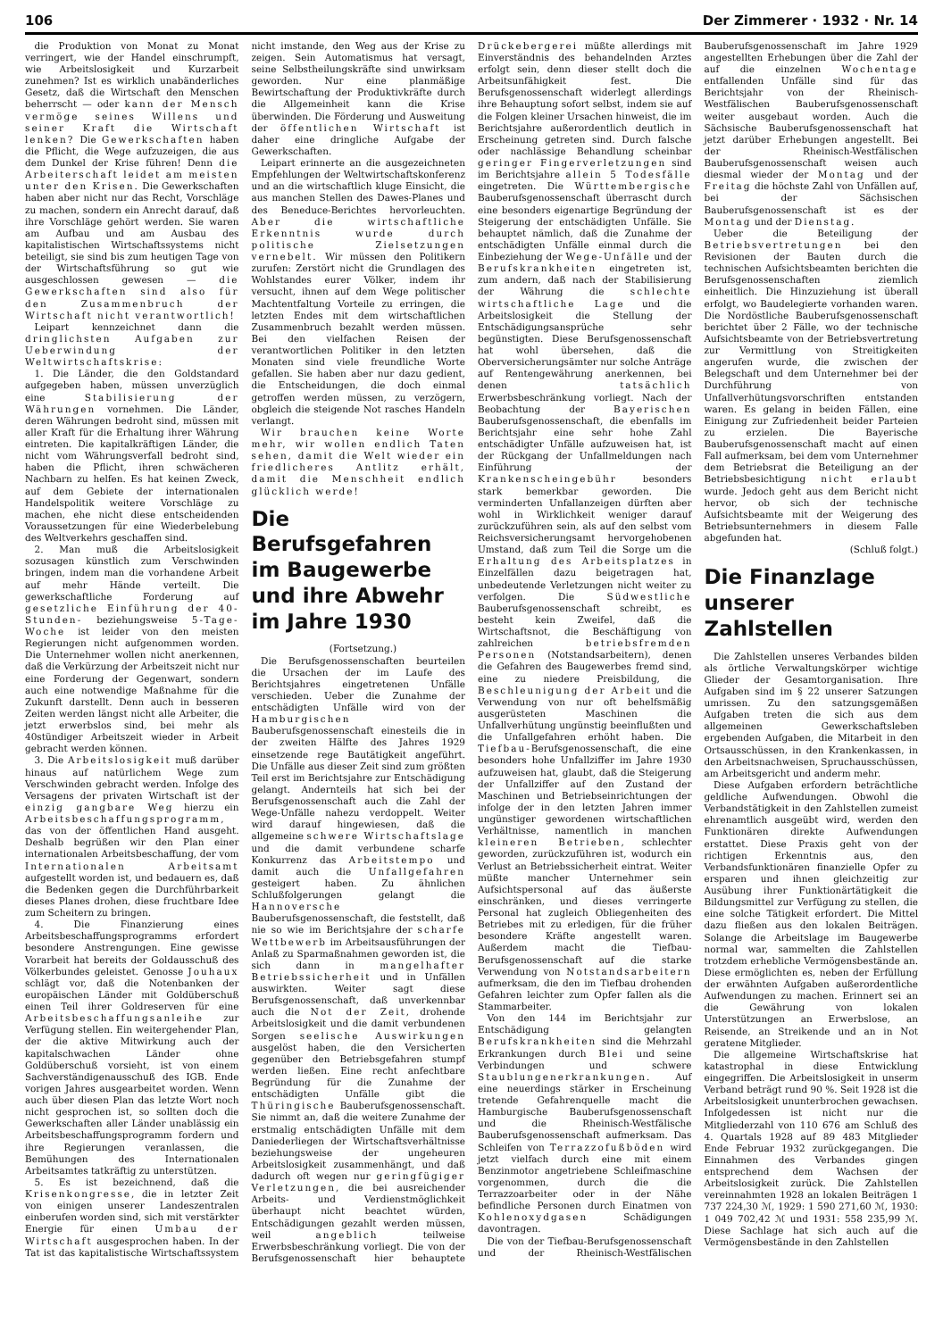106 Der Zimmerer · 1932 · Nr. 14
die Produktion von Monat zu Monat verringert, wie der Handel einschrumpft, wie Arbeitslosigkeit und Kurzarbeit zunehmen? Ist es wirklich unabänderliches Gesetz, daß die Wirtschaft den Menschen beherrscht — oder kann der Mensch vermöge seines Willens und seiner Kraft die Wirtschaft lenken? Die Gewerkschaften haben die Pflicht, die Wege aufzuzeigen, die aus dem Dunkel der Krise führen! Denn die Arbeiterschaft leidet am meisten unter den Krisen. Die Gewerkschaften haben aber nicht nur das Recht, Vorschläge zu machen, sondern ein Anrecht darauf, daß ihre Vorschläge gehört werden. Sie waren am Aufbau und am Ausbau des kapitalistischen Wirtschaftssystems nicht beteiligt, sie sind bis zum heutigen Tage von der Wirtschaftsführung so gut wie ausgeschlossen gewesen — die Gewerkschaften sind also für den Zusammenbruch der Wirtschaft nicht verantwortlich!
Leipart kennzeichnet dann die dringlichsten Aufgaben zur Ueberwindung der Weltwirtschaftskrise:
1. Die Länder, die den Goldstandard aufgegeben haben, müssen unverzüglich eine Stabilisierung der Währungen vornehmen. Die Länder, deren Währungen bedroht sind, müssen mit aller Kraft für die Erhaltung ihrer Währung eintreten. Die kapitalkräftigen Länder, die nicht vom Währungsverfall bedroht sind, haben die Pflicht, ihren schwächeren Nachbarn zu helfen. Es hat keinen Zweck, auf dem Gebiete der internationalen Handelspolitik weitere Vorschläge zu machen, ehe nicht diese entscheidenden Voraussetzungen für eine Wiederbelebung des Weltverkehrs geschaffen sind.
2. Man muß die Arbeitslosigkeit sozusagen künstlich zum Verschwinden bringen, indem man die vorhandene Arbeit auf mehr Hände verteilt. Die gewerkschaftliche Forderung auf gesetzliche Einführung der 40-Stunden- beziehungsweise 5-Tage-Woche ist leider von den meisten Regierungen nicht aufgenommen worden. Die Unternehmer wollen nicht anerkennen, daß die Verkürzung der Arbeitszeit nicht nur eine Forderung der Gegenwart, sondern auch eine notwendige Maßnahme für die Zukunft darstellt. Denn auch in besseren Zeiten werden längst nicht alle Arbeiter, die jetzt erwerbslos sind, bei mehr als 40stündiger Arbeitszeit wieder in Arbeit gebracht werden können.
3. Die Arbeitslosigkeit muß darüber hinaus auf natürlichem Wege zum Verschwinden gebracht werden. Infolge des Versagens der privaten Wirtschaft ist der einzig gangbare Weg hierzu ein Arbeitsbeschaffungsprogramm, das von der öffentlichen Hand ausgeht. Deshalb begrüßen wir den Plan einer internationalen Arbeitsbeschaffung, der vom Internationalen Arbeitsamt aufgestellt worden ist, und bedauern es, daß die Bedenken gegen die Durchführbarkeit dieses Planes drohen, diese fruchtbare Idee zum Scheitern zu bringen.
4. Die Finanzierung eines Arbeitsbeschaffungsprogramms erfordert besondere Anstrengungen. Eine gewisse Vorarbeit hat bereits der Goldausschuß des Völkerbundes geleistet. Genosse Jouhaux schlägt vor, daß die Notenbanken der europäischen Länder mit Goldüberschuß einen Teil ihrer Goldreserven für eine Arbeitsbeschaffungsanleihe zur Verfügung stellen. Ein weitergehender Plan, der die aktive Mitwirkung auch der kapitalschwachen Länder ohne Goldüberschuß vorsieht, ist von einem Sachverständigenausschuß des IGB. Ende vorigen Jahres ausgearbeitet worden. Wenn auch über diesen Plan das letzte Wort noch nicht gesprochen ist, so sollten doch die Gewerkschaften aller Länder unablässig ein Arbeitsbeschaffungsprogramm fordern und ihre Regierungen veranlassen, die Bemühungen des Internationalen Arbeitsamtes tatkräftig zu unterstützen.
5. Es ist bezeichnend, daß die Krisenkongresse, die in letzter Zeit von einigen unserer Landeszentralen einberufen worden sind, sich mit verstärkter Energie für einen Umbau der Wirtschaft ausgesprochen haben. In der Tat ist das kapitalistische Wirtschaftssystem nicht imstande, den Weg aus der Krise zu zeigen. Sein Automatismus hat versagt, seine Selbstheilungskräfte sind unwirksam geworden. Nur eine planmäßige Bewirtschaftung der Produktivkräfte durch die Allgemeinheit kann die Krise überwinden. Die Förderung und Ausweitung der öffentlichen Wirtschaft ist daher eine dringliche Aufgabe der Gewerkschaften.
Leipart erinnerte an die ausgezeichneten Empfehlungen der Weltwirtschaftskonferenz und an die wirtschaftlich kluge Einsicht, die aus manchen Stellen des Dawes-Planes und des Beneduce-Berichtes hervorleuchten. Aber die wirtschaftliche Erkenntnis wurde durch politische Zielsetzungen vernebelt. Wir müssen den Politikern zurufen: Zerstört nicht die Grundlagen des Wohlstandes eurer Völker, indem ihr versucht, ihnen auf dem Wege politischer Machtentfaltung Vorteile zu erringen, die letzten Endes mit dem wirtschaftlichen Zusammenbruch bezahlt werden müssen. Bei den vielfachen Reisen der verantwortlichen Politiker in den letzten Monaten sind viele freundliche Worte gefallen. Sie haben aber nur dazu gedient, die Entscheidungen, die doch einmal getroffen werden müssen, zu verzögern, obgleich die steigende Not rasches Handeln verlangt.
Wir brauchen keine Worte mehr, wir wollen endlich Taten sehen, damit die Welt wieder ein friedlicheres Antlitz erhält, damit die Menschheit endlich glücklich werde!
Die Berufsgefahren im Baugewerbe und ihre Abwehr im Jahre 1930
(Fortsetzung.)
Die Berufsgenossenschaften beurteilen die Ursachen der im Laufe des Berichtsjahres eingetretenen Unfälle verschieden. Ueber die Zunahme der entschädigten Unfälle wird von der Hamburgischen Bauberufsgenossenschaft einesteils die in der zweiten Hälfte des Jahres 1929 einsetzende rege Bautätigkeit angeführt. Die Unfälle aus dieser Zeit sind zum größten Teil erst im Berichtsjahre zur Entschädigung gelangt. Andernteils hat sich bei der Berufsgenossenschaft auch die Zahl der Wege-Unfälle nahezu verdoppelt. Weiter wird darauf hingewiesen, daß die allgemeine schwere Wirtschaftslage und die damit verbundene scharfe Konkurrenz das Arbeitstempo und damit auch die Unfallgefahren gesteigert haben. Zu ähnlichen Schlußfolgerungen gelangt die Hannoversche Bauberufsgenossenschaft, die feststellt, daß nie so wie im Berichtsjahre der scharfe Wettbewerb im Arbeitsausführungen der Anlaß zu Sparmaßnahmen geworden ist, die sich dann in mangelhafter Betriebssicherheit und in Unfällen auswirkten. Weiter sagt diese Berufsgenossenschaft, daß unverkennbar auch die Not der Zeit, drohende Arbeitslosigkeit und die damit verbundenen Sorgen seelische Auswirkungen ausgelöst haben, die den Versicherten gegenüber den Betriebsgefahren stumpf werden ließen. Eine recht anfechtbare Begründung für die Zunahme der entschädigten Unfälle gibt die Thüringische Bauberufsgenossenschaft. Sie nimmt an, daß die weitere Zunahme der erstmalig entschädigten Unfälle mit dem Daniederliegen der Wirtschaftsverhältnisse beziehungsweise der ungeheuren Arbeitslosigkeit zusammenhängt, und daß dadurch oft wegen nur geringfügiger Verletzungen, die bei ausreichender Arbeits- und Verdienstmöglichkeit überhaupt nicht beachtet würden, Entschädigungen gezahlt werden müssen, weil angeblich teilweise Erwerbsbeschränkung vorliegt. Die von der Berufsgenossenschaft hier behauptete Drückebergerei müßte allerdings mit Einverständnis des behandelnden Arztes erfolgt sein, denn dieser stellt doch die Arbeitsunfähigkeit fest. Die Berufsgenossenschaft widerlegt allerdings ihre Behauptung sofort selbst, indem sie auf die Folgen kleiner Ursachen hinweist, die im Berichtsjahre außerordentlich deutlich in Erscheinung getreten sind. Durch falsche oder nachlässige Behandlung scheinbar geringer Fingerverletzungen sind im Berichtsjahre allein 5 Todesfälle eingetreten. Die Württembergische Bauberufsgenossenschaft überrascht durch eine besonders eigenartige Begründung der Steigerung der entschädigten Unfälle. Sie behauptet nämlich, daß die Zunahme der entschädigten Unfälle einmal durch die Einbeziehung der Wege-Unfälle und der Berufskrankheiten eingetreten ist, zum andern, daß nach der Stabilisierung der Währung die schlechte wirtschaftliche Lage und die Arbeitslosigkeit die Stellung der Entschädigungsansprüche sehr begünstigten. Diese Berufsgenossenschaft hat wohl übersehen, daß die Oberversicherungsämter nur solche Anträge auf Rentengewährung anerkennen, bei denen tatsächlich Erwerbsbeschränkung vorliegt. Nach der Beobachtung der Bayerischen Bauberufsgenossenschaft, die ebenfalls im Berichtsjahr eine sehr hohe Zahl entschädigter Unfälle aufzuweisen hat, ist der Rückgang der Unfallmeldungen nach Einführung der Krankenscheingebühr besonders stark bemerkbar geworden. Die verminderten Unfallanzeigen dürften aber wohl in Wirklichkeit weniger darauf zurückzuführen sein, als auf den selbst vom Reichsversicherungsamt hervorgehobenen Umstand, daß zum Teil die Sorge um die Erhaltung des Arbeitsplatzes in Einzelfällen dazu beigetragen hat, unbedeutende Verletzungen nicht weiter zu verfolgen. Die Südwestliche Bauberufsgenossenschaft schreibt, es besteht kein Zweifel, daß die Wirtschaftsnot, die Beschäftigung von zahlreichen betriebsfremden Personen (Notstandsarbeitern), denen die Gefahren des Baugewerbes fremd sind, eine zu niedere Preisbildung, die Beschleunigung der Arbeit und die Verwendung von nur oft behelfsmäßig ausgerüsteten Maschinen die Unfallverhütung ungünstig beeinflußten und die Unfallgefahren erhöht haben. Die Tiefbau-Berufsgenossenschaft, die eine besonders hohe Unfallziffer im Jahre 1930 aufzuweisen hat, glaubt, daß die Steigerung der Unfallziffer auf den Zustand der Maschinen und Betriebseinrichtungen der infolge der in den letzten Jahren immer ungünstiger gewordenen wirtschaftlichen Verhältnisse, namentlich in manchen kleineren Betrieben, schlechter geworden, zurückzuführen ist, wodurch ein Verlust an Betriebssicherheit eintrat. Weiter müßte mancher Unternehmer sein Aufsichtspersonal auf das äußerste einschränken, und dieses verringerte Personal hat zugleich Obliegenheiten des Betriebes mit zu erledigen, für die früher besondere Kräfte angestellt waren. Außerdem macht die Tiefbau-Berufsgenossenschaft auf die starke Verwendung von Notstandsarbeitern aufmerksam, die den im Tiefbau drohenden Gefahren leichter zum Opfer fallen als die Stammarbeiter.
Von den 144 im Berichtsjahr zur Entschädigung gelangten Berufskrankheiten sind die Mehrzahl Erkrankungen durch Blei und seine Verbindungen und schwere Staublungenerkrankungen. Auf eine neuerdings stärker in Erscheinung tretende Gefahrenquelle macht die Hamburgische Bauberufsgenossenschaft und die Rheinisch-Westfälische Bauberufsgenossenschaft aufmerksam. Das Schleifen von Terrazzofußböden wird jetzt vielfach durch eine mit einem Benzinmotor angetriebene Schleifmaschine vorgenommen, durch die die Terrazzoarbeiter oder in der Nähe befindliche Personen durch Einatmen von Kohlenoxydgasen Schädigungen davontragen.
Die von der Tiefbau-Berufsgenossenschaft und der Rheinisch-Westfälischen Bauberufsgenossenschaft im Jahre 1929 angestellten Erhebungen über die Zahl der auf die einzelnen Wochentage entfallenden Unfälle sind für das Berichtsjahr von der Rheinisch-Westfälischen Bauberufsgenossenschaft weiter ausgebaut worden. Auch die Sächsische Bauberufsgenossenschaft hat jetzt darüber Erhebungen angestellt. Bei der Rheinisch-Westfälischen Bauberufsgenossenschaft weisen auch diesmal wieder der Montag und der Freitag die höchste Zahl von Unfällen auf, bei der Sächsischen Bauberufsgenossenschaft ist es der Montag und der Dienstag.
Ueber die Beteiligung der Betriebsvertretungen bei den Revisionen der Bauten durch die technischen Aufsichtsbeamten berichten die Berufsgenossenschaften ziemlich einheitlich. Die Hinzuziehung ist überall erfolgt, wo Baudelegierte vorhanden waren. Die Nordöstliche Bauberufsgenossenschaft berichtet über 2 Fälle, wo der technische Aufsichtsbeamte von der Betriebsvertretung zur Vermittlung von Streitigkeiten angerufen wurde, die zwischen der Belegschaft und dem Unternehmer bei der Durchführung von Unfallverhütungsvorschriften entstanden waren. Es gelang in beiden Fällen, eine Einigung zur Zufriedenheit beider Parteien zu erzielen. Die Bayerische Bauberufsgenossenschaft macht auf einen Fall aufmerksam, bei dem vom Unternehmer dem Betriebsrat die Beteiligung an der Betriebsbesichtigung nicht erlaubt wurde. Jedoch geht aus dem Bericht nicht hervor, ob sich der technische Aufsichtsbeamte mit der Weigerung des Betriebsunternehmers in diesem Falle abgefunden hat.
(Schluß folgt.)
Die Finanzlage unserer Zahlstellen
Die Zahlstellen unseres Verbandes bilden als örtliche Verwaltungskörper wichtige Glieder der Gesamtorganisation. Ihre Aufgaben sind im § 22 unserer Satzungen umrissen. Zu den satzungsgemäßen Aufgaben treten die sich aus dem allgemeinen Gewerkschaftsleben ergebenden Aufgaben, die Mitarbeit in den Ortsausschüssen, in den Krankenkassen, in den Arbeitsnachweisen, Spruchausschüssen, am Arbeitsgericht und anderm mehr.
Diese Aufgaben erfordern beträchtliche geldliche Aufwendungen. Obwohl die Verbandstätigkeit in den Zahlstellen zumeist ehrenamtlich ausgeübt wird, werden den Funktionären direkte Aufwendungen erstattet. Diese Praxis geht von der richtigen Erkenntnis aus, den Verbandsfunktionären finanzielle Opfer zu ersparen und ihnen gleichzeitig zur Ausübung ihrer Funktionärtätigkeit die Bildungsmittel zur Verfügung zu stellen, die eine solche Tätigkeit erfordert. Die Mittel dazu fließen aus den lokalen Beiträgen. Solange die Arbeitslage im Baugewerbe normal war, sammelten die Zahlstellen trotzdem erhebliche Vermögensbestände an. Diese ermöglichten es, neben der Erfüllung der erwähnten Aufgaben außerordentliche Aufwendungen zu machen. Erinnert sei an die Gewährung von lokalen Unterstützungen an Erwerbslose, an Reisende, an Streikende und an in Not geratene Mitglieder.
Die allgemeine Wirtschaftskrise hat katastrophal in diese Entwicklung eingegriffen. Die Arbeitslosigkeit in unserm Verband beträgt rund 90 %. Seit 1928 ist die Arbeitslosigkeit ununterbrochen gewachsen. Infolgedessen ist nicht nur die Mitgliederzahl von 110 676 am Schluß des 4. Quartals 1928 auf 89 483 Mitglieder Ende Februar 1932 zurückgegangen. Die Einnahmen des Verbandes gingen entsprechend dem Wachsen der Arbeitslosigkeit zurück. Die Zahlstellen vereinnahmten 1928 an lokalen Beiträgen 1 737 224,30 ℳ, 1929: 1 590 271,60 ℳ, 1930: 1 049 702,42 ℳ und 1931: 558 235,99 ℳ. Diese Sachlage hat sich auch auf die Vermögensbestände in den Zahlstellen